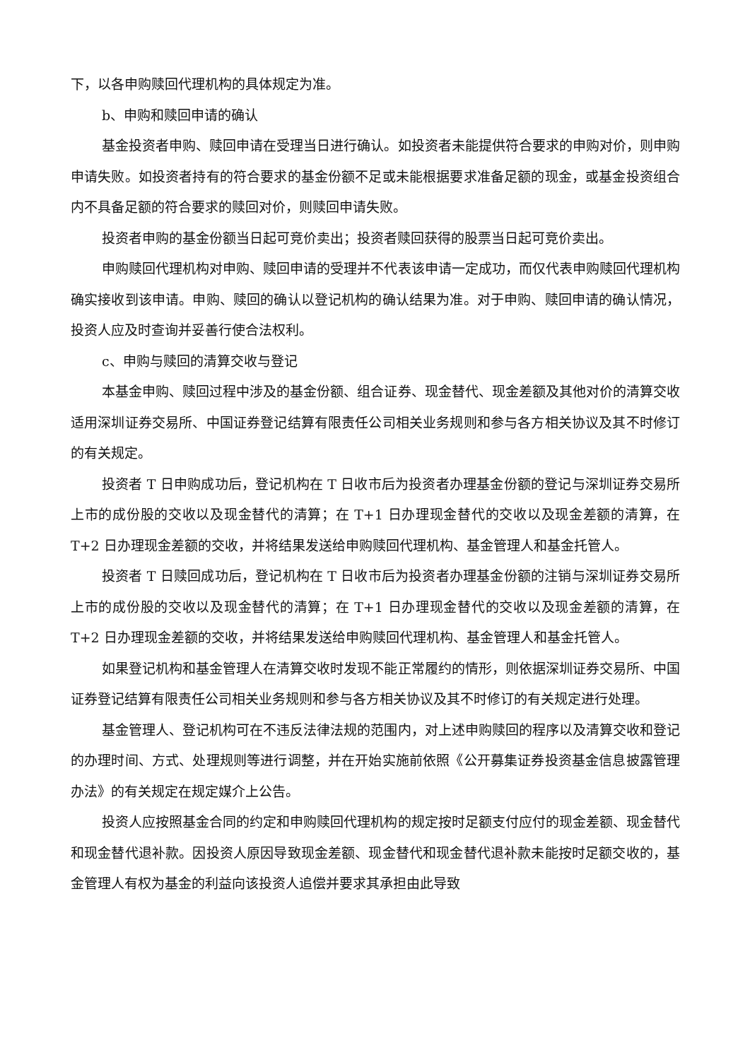下，以各申购赎回代理机构的具体规定为准。
b、申购和赎回申请的确认
基金投资者申购、赎回申请在受理当日进行确认。如投资者未能提供符合要求的申购对价，则申购申请失败。如投资者持有的符合要求的基金份额不足或未能根据要求准备足额的现金，或基金投资组合内不具备足额的符合要求的赎回对价，则赎回申请失败。
投资者申购的基金份额当日起可竞价卖出；投资者赎回获得的股票当日起可竞价卖出。
申购赎回代理机构对申购、赎回申请的受理并不代表该申请一定成功，而仅代表申购赎回代理机构确实接收到该申请。申购、赎回的确认以登记机构的确认结果为准。对于申购、赎回申请的确认情况，投资人应及时查询并妥善行使合法权利。
c、申购与赎回的清算交收与登记
本基金申购、赎回过程中涉及的基金份额、组合证券、现金替代、现金差额及其他对价的清算交收适用深圳证券交易所、中国证券登记结算有限责任公司相关业务规则和参与各方相关协议及其不时修订的有关规定。
投资者 T 日申购成功后，登记机构在 T 日收市后为投资者办理基金份额的登记与深圳证券交易所上市的成份股的交收以及现金替代的清算；在 T+1 日办理现金替代的交收以及现金差额的清算，在 T+2 日办理现金差额的交收，并将结果发送给申购赎回代理机构、基金管理人和基金托管人。
投资者 T 日赎回成功后，登记机构在 T 日收市后为投资者办理基金份额的注销与深圳证券交易所上市的成份股的交收以及现金替代的清算；在 T+1 日办理现金替代的交收以及现金差额的清算，在 T+2 日办理现金差额的交收，并将结果发送给申购赎回代理机构、基金管理人和基金托管人。
如果登记机构和基金管理人在清算交收时发现不能正常履约的情形，则依据深圳证券交易所、中国证券登记结算有限责任公司相关业务规则和参与各方相关协议及其不时修订的有关规定进行处理。
基金管理人、登记机构可在不违反法律法规的范围内，对上述申购赎回的程序以及清算交收和登记的办理时间、方式、处理规则等进行调整，并在开始实施前依照《公开募集证券投资基金信息披露管理办法》的有关规定在规定媒介上公告。
投资人应按照基金合同的约定和申购赎回代理机构的规定按时足额支付应付的现金差额、现金替代和现金替代退补款。因投资人原因导致现金差额、现金替代和现金替代退补款未能按时足额交收的，基金管理人有权为基金的利益向该投资人追偿并要求其承担由此导致